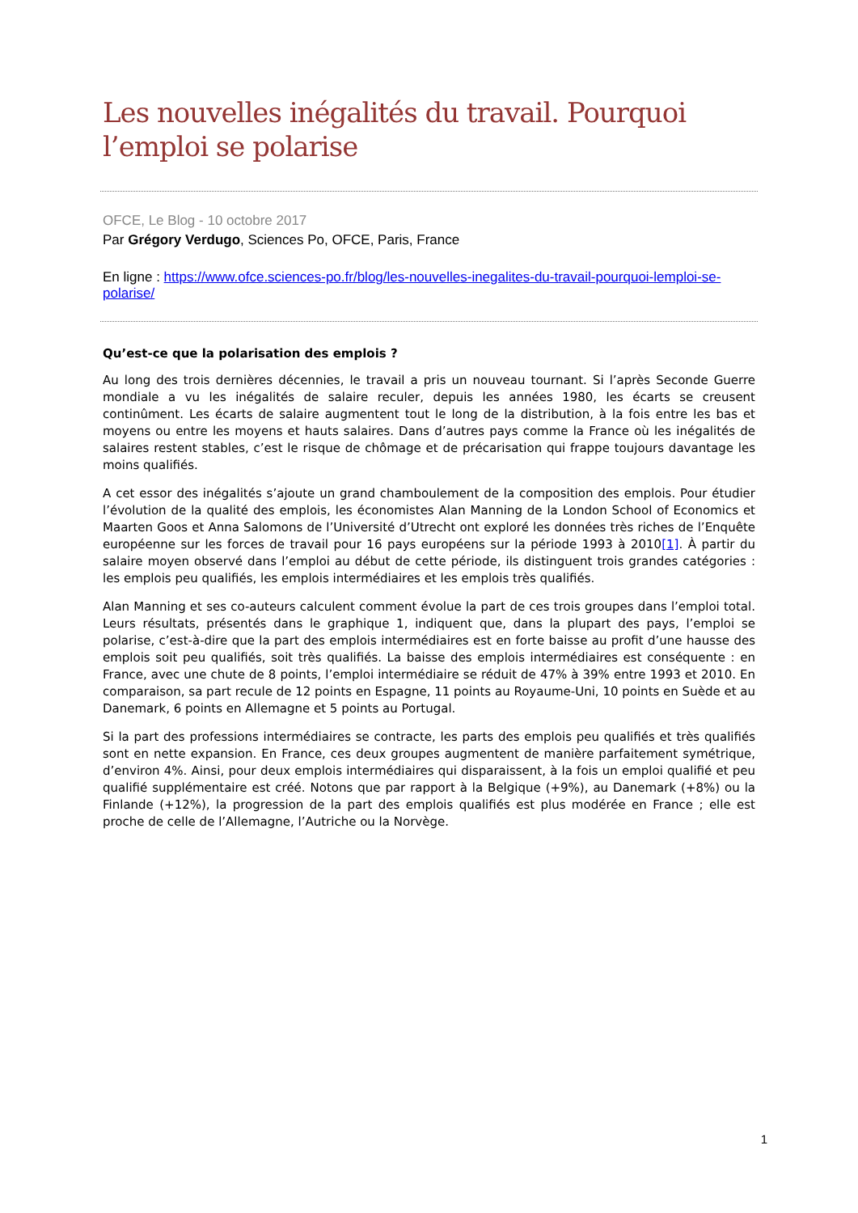Les nouvelles inégalités du travail. Pourquoi l’emploi se polarise
OFCE, Le Blog - 10 octobre 2017
Par Grégory Verdugo, Sciences Po, OFCE, Paris, France
En ligne : https://www.ofce.sciences-po.fr/blog/les-nouvelles-inegalites-du-travail-pourquoi-lemploi-se-polarise/
Qu’est-ce que la polarisation des emplois ?
Au long des trois dernières décennies, le travail a pris un nouveau tournant. Si l’après Seconde Guerre mondiale a vu les inégalités de salaire reculer, depuis les années 1980, les écarts se creusent continûment. Les écarts de salaire augmentent tout le long de la distribution, à la fois entre les bas et moyens ou entre les moyens et hauts salaires. Dans d’autres pays comme la France où les inégalités de salaires restent stables, c’est le risque de chômage et de précarisation qui frappe toujours davantage les moins qualifiés.
A cet essor des inégalités s’ajoute un grand chamboulement de la composition des emplois. Pour étudier l’évolution de la qualité des emplois, les économistes Alan Manning de la London School of Economics et Maarten Goos et Anna Salomons de l’Université d’Utrecht ont exploré les données très riches de l’Enquête européenne sur les forces de travail pour 16 pays européens sur la période 1993 à 2010[1]. À partir du salaire moyen observé dans l’emploi au début de cette période, ils distinguent trois grandes catégories : les emplois peu qualifiés, les emplois intermédiaires et les emplois très qualifiés.
Alan Manning et ses co-auteurs calculent comment évolue la part de ces trois groupes dans l’emploi total. Leurs résultats, présentés dans le graphique 1, indiquent que, dans la plupart des pays, l’emploi se polarise, c’est-à-dire que la part des emplois intermédiaires est en forte baisse au profit d’une hausse des emplois soit peu qualifiés, soit très qualifiés. La baisse des emplois intermédiaires est conséquente : en France, avec une chute de 8 points, l’emploi intermédiaire se réduit de 47% à 39% entre 1993 et 2010. En comparaison, sa part recule de 12 points en Espagne, 11 points au Royaume-Uni, 10 points en Suède et au Danemark, 6 points en Allemagne et 5 points au Portugal.
Si la part des professions intermédiaires se contracte, les parts des emplois peu qualifiés et très qualifiés sont en nette expansion. En France, ces deux groupes augmentent de manière parfaitement symétrique, d’environ 4%. Ainsi, pour deux emplois intermédiaires qui disparaissent, à la fois un emploi qualifié et peu qualifié supplémentaire est créé. Notons que par rapport à la Belgique (+9%), au Danemark (+8%) ou la Finlande (+12%), la progression de la part des emplois qualifiés est plus modérée en France ; elle est proche de celle de l’Allemagne, l’Autriche ou la Norvège.
1